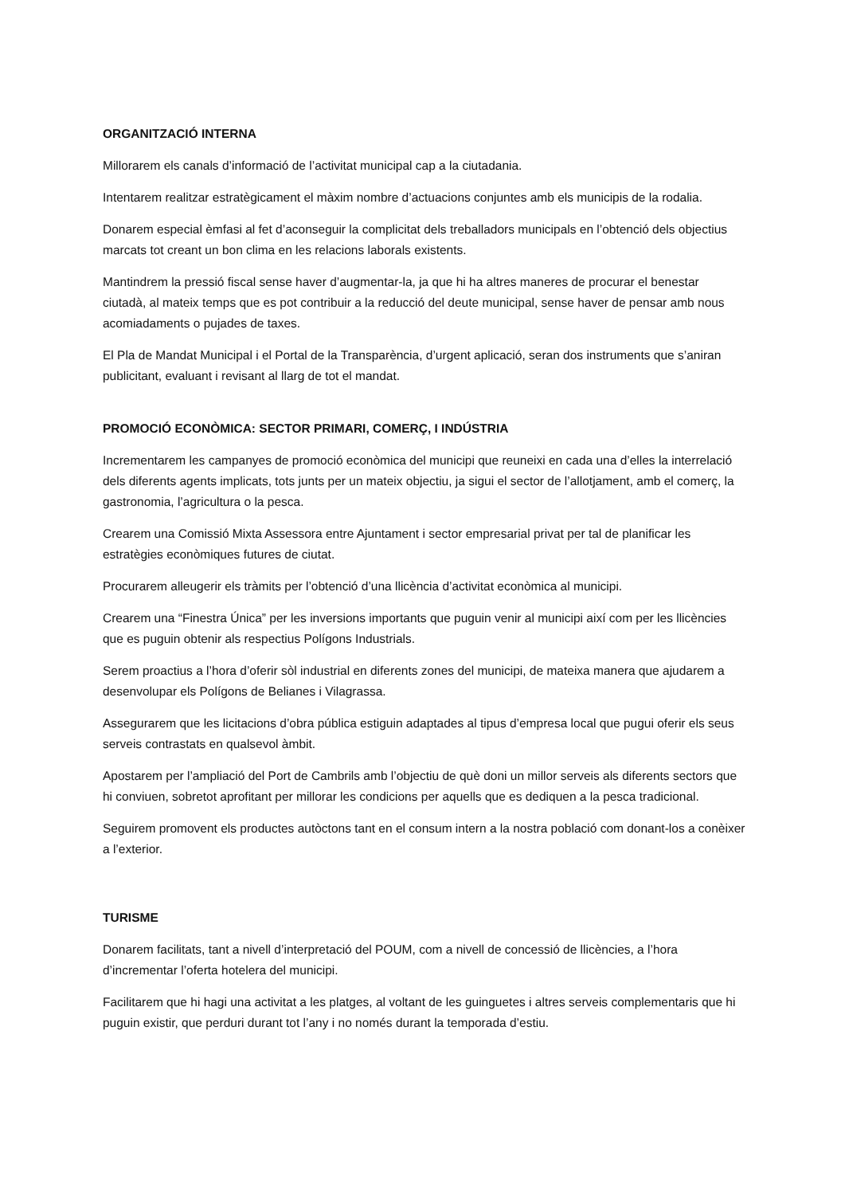ORGANITZACIÓ INTERNA
Millorarem els canals d’informació de l’activitat municipal cap a la ciutadania.
Intentarem realitzar estratègicament el màxim nombre d’actuacions conjuntes amb els municipis de la rodalia.
Donarem especial èmfasi al fet d’aconseguir la complicitat dels treballadors municipals en l’obtenció dels objectius marcats tot creant un bon clima en les relacions laborals existents.
Mantindrem la pressió fiscal sense haver d’augmentar-la, ja que hi ha altres maneres de procurar el benestar ciutadà, al mateix temps que es pot contribuir a la reducció del deute municipal, sense haver de pensar amb nous acomiadaments o pujades de taxes.
El Pla de Mandat Municipal i el Portal de la Transparència, d’urgent aplicació, seran dos instruments que s’aniran publicitant, evaluant i revisant al llarg de tot el mandat.
PROMOCIÓ ECONÒMICA: SECTOR PRIMARI, COMERÇ, I INDÚSTRIA
Incrementarem les campanyes de promoció econòmica del municipi que reuneixi en cada una d’elles la interrelació dels diferents agents implicats, tots junts per un mateix objectiu, ja sigui el sector de l’allotjament, amb el comerç, la gastronomia, l’agricultura o la pesca.
Crearem una Comissió Mixta Assessora entre Ajuntament i sector empresarial privat per tal de planificar les estratègies econòmiques futures de ciutat.
Procurarem alleugerir els tràmits per l’obtenció d’una llicència d’activitat econòmica al municipi.
Crearem una “Finestra Única” per les inversions importants que puguin venir al municipi així com per les llicències que es puguin obtenir als respectius Polígons Industrials.
Serem proactius a l’hora d’oferir sòl industrial en diferents zones del municipi, de mateixa manera que ajudarem a desenvolupar els Polígons de Belianes i Vilagrassa.
Assegurarem que les licitacions d’obra pública estiguin adaptades al tipus d’empresa local que pugui oferir els seus serveis contrastats en qualsevol àmbit.
Apostarem per l’ampliació del Port de Cambrils amb l’objectiu de què doni un millor serveis als diferents sectors que hi conviuen, sobretot aprofitant per millorar les condicions per aquells que es dediquen a la pesca tradicional.
Seguirem promovent els productes autòctons tant en el consum intern a la nostra població com donant-los a conèixer a l’exterior.
TURISME
Donarem facilitats, tant a nivell d’interpretació del POUM, com a nivell de concessió de llicències, a l’hora d’incrementar l’oferta hotelera del municipi.
Facilitarem que hi hagi una activitat a les platges, al voltant de les guinguetes i altres serveis complementaris que hi puguin existir, que perduri durant tot l’any i no només durant la temporada d’estiu.